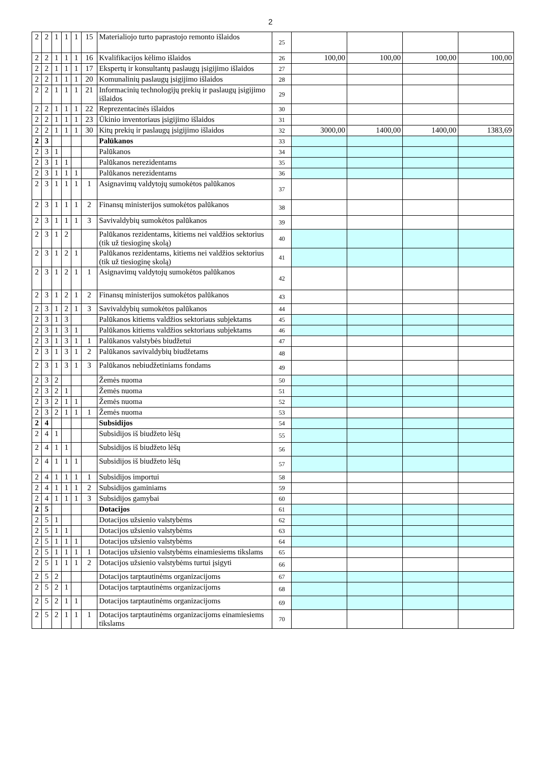2
| 2 | 2 | 1 | 1 | 1 | 15 | Materialiojo turto paprastojo remonto išlaidos | 25 | | | | |
| 2 | 2 | 1 | 1 | 1 | 16 | Kvalifikacijos kėlimo išlaidos | 26 | 100,00 | 100,00 | 100,00 | 100,00 |
| 2 | 2 | 1 | 1 | 1 | 17 | Ekspertų ir konsultantų paslaugų įsigijimo išlaidos | 27 | | | | |
| 2 | 2 | 1 | 1 | 1 | 20 | Komunalinių paslaugų įsigijimo išlaidos | 28 | | | | |
| 2 | 2 | 1 | 1 | 1 | 21 | Informacinių technologijų prekių ir paslaugų įsigijimo išlaidos | 29 | | | | |
| 2 | 2 | 1 | 1 | 1 | 22 | Reprezentacinės išlaidos | 30 | | | | |
| 2 | 2 | 1 | 1 | 1 | 23 | Ūkinio inventoriaus įsigijimo išlaidos | 31 | | | | |
| 2 | 2 | 1 | 1 | 1 | 30 | Kitų prekių ir paslaugų įsigijimo išlaidos | 32 | 3000,00 | 1400,00 | 1400,00 | 1383,69 |
| 2 | 3 | | | | | Palūkanos | 33 | | | | |
| 2 | 3 | 1 | | | | Palūkanos | 34 | | | | |
| 2 | 3 | 1 | 1 | | | Palūkanos nerezidentams | 35 | | | | |
| 2 | 3 | 1 | 1 | 1 | | Palūkanos nerezidentams | 36 | | | | |
| 2 | 3 | 1 | 1 | 1 | 1 | Asignavimų valdytojų sumokėtos palūkanos | 37 | | | | |
| 2 | 3 | 1 | 1 | 1 | 2 | Finansų ministerijos sumokėtos palūkanos | 38 | | | | |
| 2 | 3 | 1 | 1 | 1 | 3 | Savivaldybių sumokėtos palūkanos | 39 | | | | |
| 2 | 3 | 1 | 2 | | | Palūkanos rezidentams, kitiems nei valdžios sektorius (tik už tiesioginę skolą) | 40 | | | | |
| 2 | 3 | 1 | 2 | 1 | | Palūkanos rezidentams, kitiems nei valdžios sektorius (tik už tiesioginę skolą) | 41 | | | | |
| 2 | 3 | 1 | 2 | 1 | 1 | Asignavimų valdytojų sumokėtos palūkanos | 42 | | | | |
| 2 | 3 | 1 | 2 | 1 | 2 | Finansų ministerijos sumokėtos palūkanos | 43 | | | | |
| 2 | 3 | 1 | 2 | 1 | 3 | Savivaldybių sumokėtos palūkanos | 44 | | | | |
| 2 | 3 | 1 | 3 | | | Palūkanos kitiems valdžios sektoriaus subjektams | 45 | | | | |
| 2 | 3 | 1 | 3 | 1 | | Palūkanos kitiems valdžios sektoriaus subjektams | 46 | | | | |
| 2 | 3 | 1 | 3 | 1 | 1 | Palūkanos valstybės biudžetui | 47 | | | | |
| 2 | 3 | 1 | 3 | 1 | 2 | Palūkanos savivaldybių biudžetams | 48 | | | | |
| 2 | 3 | 1 | 3 | 1 | 3 | Palūkanos nebiudžetiniams fondams | 49 | | | | |
| 2 | 3 | 2 | | | | Žemės nuoma | 50 | | | | |
| 2 | 3 | 2 | 1 | | | Žemės nuoma | 51 | | | | |
| 2 | 3 | 2 | 1 | 1 | | Žemės nuoma | 52 | | | | |
| 2 | 3 | 2 | 1 | 1 | 1 | Žemės nuoma | 53 | | | | |
| 2 | 4 | | | | | Subsidijos | 54 | | | | |
| 2 | 4 | 1 | | | | Subsidijos iš biudžeto lėšų | 55 | | | | |
| 2 | 4 | 1 | 1 | | | Subsidijos iš biudžeto lėšų | 56 | | | | |
| 2 | 4 | 1 | 1 | 1 | | Subsidijos iš biudžeto lėšų | 57 | | | | |
| 2 | 4 | 1 | 1 | 1 | 1 | Subsidijos importui | 58 | | | | |
| 2 | 4 | 1 | 1 | 1 | 2 | Subsidijos gaminiams | 59 | | | | |
| 2 | 4 | 1 | 1 | 1 | 3 | Subsidijos gamybai | 60 | | | | |
| 2 | 5 | | | | | Dotacijos | 61 | | | | |
| 2 | 5 | 1 | | | | Dotacijos užsienio valstybėms | 62 | | | | |
| 2 | 5 | 1 | 1 | | | Dotacijos užsienio valstybėms | 63 | | | | |
| 2 | 5 | 1 | 1 | 1 | | Dotacijos užsienio valstybėms | 64 | | | | |
| 2 | 5 | 1 | 1 | 1 | 1 | Dotacijos užsienio valstybėms einamiesiems tikslams | 65 | | | | |
| 2 | 5 | 1 | 1 | 1 | 2 | Dotacijos užsienio valstybėms turtui įsigyti | 66 | | | | |
| 2 | 5 | 2 | | | | Dotacijos tarptautinėms organizacijoms | 67 | | | | |
| 2 | 5 | 2 | 1 | | | Dotacijos tarptautinėms organizacijoms | 68 | | | | |
| 2 | 5 | 2 | 1 | 1 | | Dotacijos tarptautinėms organizacijoms | 69 | | | | |
| 2 | 5 | 2 | 1 | 1 | 1 | Dotacijos tarptautinėms organizacijoms einamiesiems tikslams | 70 | | | | |